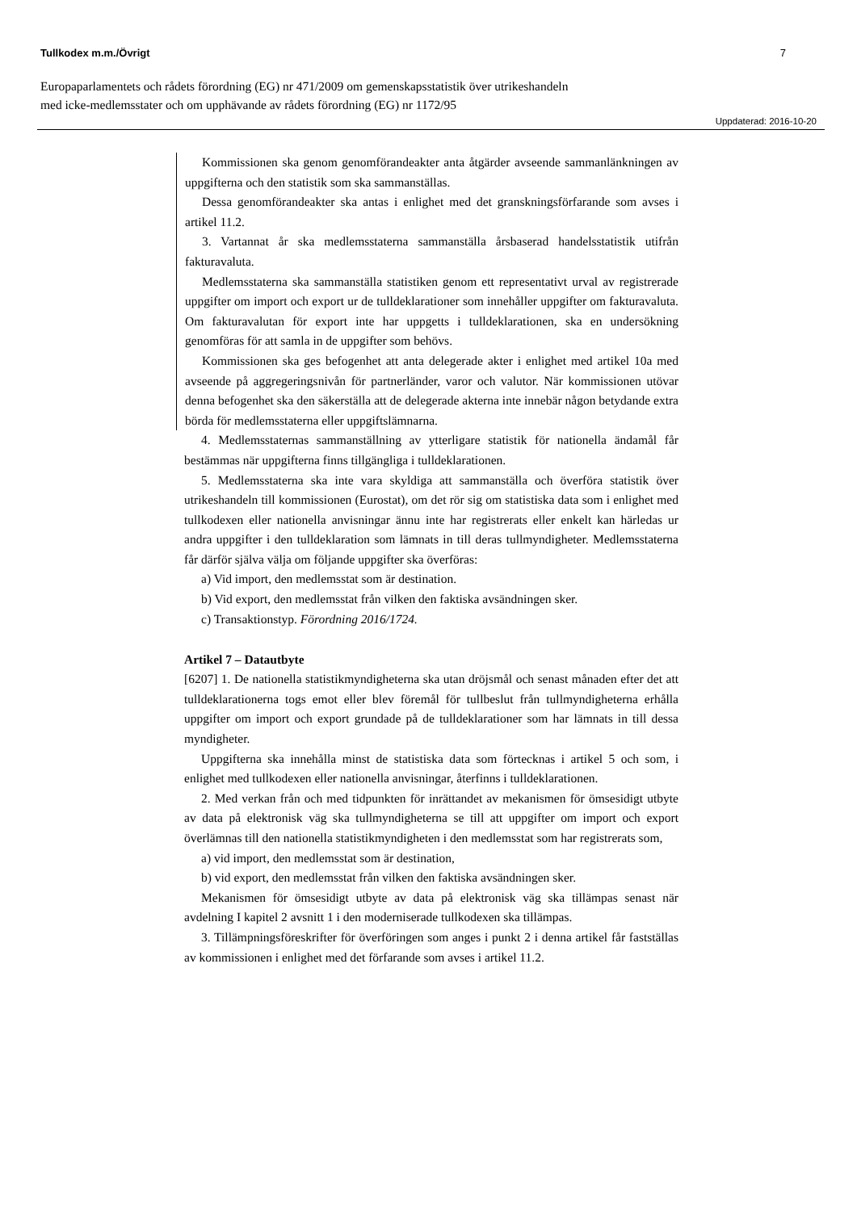Tullkodex m.m./Övrigt 7
Europaparlamentets och rådets förordning (EG) nr 471/2009 om gemenskapsstatistik över utrikeshandeln
med icke-medlemsstater och om upphävande av rådets förordning (EG) nr 1172/95
Uppdaterad: 2016-10-20
Kommissionen ska genom genomförandeakter anta åtgärder avseende sammanlänkningen av uppgifterna och den statistik som ska sammanställas.
Dessa genomförandeakter ska antas i enlighet med det granskningsförfarande som avses i artikel 11.2.
3. Vartannat år ska medlemsstaterna sammanställa årsbaserad handelsstatistik utifrån fakturavaluta.
Medlemsstaterna ska sammanställa statistiken genom ett representativt urval av registrerade uppgifter om import och export ur de tulldeklarationer som innehåller uppgifter om fakturavaluta. Om fakturavalutan för export inte har uppgetts i tulldeklarationen, ska en undersökning genomföras för att samla in de uppgifter som behövs.
Kommissionen ska ges befogenhet att anta delegerade akter i enlighet med artikel 10a med avseende på aggregeringsnivån för partnerländer, varor och valutor. När kommissionen utövar denna befogenhet ska den säkerställa att de delegerade akterna inte innebär någon betydande extra börda för medlemsstaterna eller uppgiftslämnarna.
4. Medlemsstaternas sammanställning av ytterligare statistik för nationella ändamål får bestämmas när uppgifterna finns tillgängliga i tulldeklarationen.
5. Medlemsstaterna ska inte vara skyldiga att sammanställa och överföra statistik över utrikeshandeln till kommissionen (Eurostat), om det rör sig om statistiska data som i enlighet med tullkodexen eller nationella anvisningar ännu inte har registrerats eller enkelt kan härledas ur andra uppgifter i den tulldeklaration som lämnats in till deras tullmyndigheter. Medlemsstaterna får därför själva välja om följande uppgifter ska överföras:
a) Vid import, den medlemsstat som är destination.
b) Vid export, den medlemsstat från vilken den faktiska avsändningen sker.
c) Transaktionstyp. Förordning 2016/1724.
Artikel 7 – Datautbyte
[6207] 1. De nationella statistikmyndigheterna ska utan dröjsmål och senast månaden efter det att tulldeklarationerna togs emot eller blev föremål för tullbeslut från tullmyndigheterna erhålla uppgifter om import och export grundade på de tulldeklarationer som har lämnats in till dessa myndigheter.
Uppgifterna ska innehålla minst de statistiska data som förtecknas i artikel 5 och som, i enlighet med tullkodexen eller nationella anvisningar, återfinns i tulldeklarationen.
2. Med verkan från och med tidpunkten för inrättandet av mekanismen för ömsesidigt utbyte av data på elektronisk väg ska tullmyndigheterna se till att uppgifter om import och export överlämnas till den nationella statistikmyndigheten i den medlemsstat som har registrerats som,
a) vid import, den medlemsstat som är destination,
b) vid export, den medlemsstat från vilken den faktiska avsändningen sker.
Mekanismen för ömsesidigt utbyte av data på elektronisk väg ska tillämpas senast när avdelning I kapitel 2 avsnitt 1 i den moderniserade tullkodexen ska tillämpas.
3. Tillämpningsföreskrifter för överföringen som anges i punkt 2 i denna artikel får fastställas av kommissionen i enlighet med det förfarande som avses i artikel 11.2.